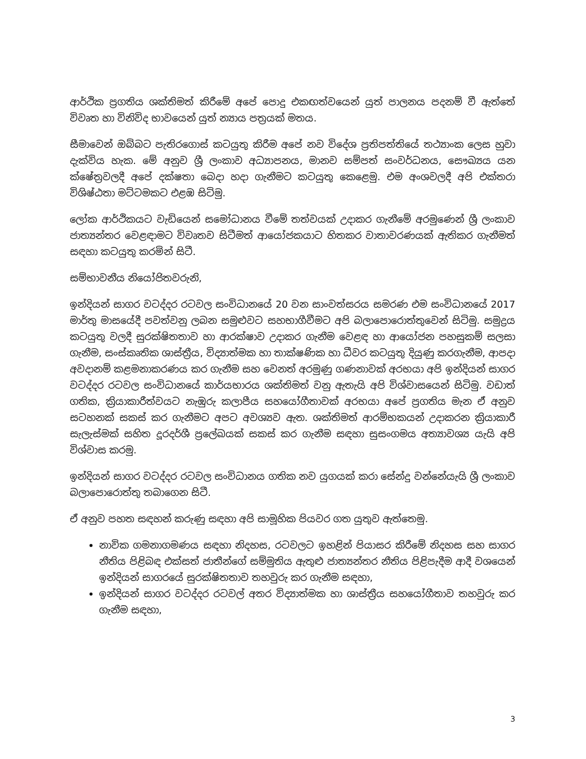ආර්ථික ප්‍රගතිය ශක්තිමත් කිරීමේ අපේ පොදු එකඟත්වයෙන් යුත් පාලනය පදනම් වී ඇත්තේ විවෘත හා විනිවිද භාවයෙන් යුත් න්‍යාය පත්‍රයක් මතය.
සීමාවෙන් ඔබ්බට පැතිරගොස් කටයුතු කිරීම අපේ නව විදේශ ප්‍රතිපත්තියේ තථ්‍යාංක ලෙස හුවා දැක්විය හැක. මේ අනුව ශ්‍රී ලංකාව අධ්‍යාපනය, මානව සම්පත් සංවර්ධනය, සෞඛ්‍යය යන ක්ෂේත්‍රවලදී අපේ දක්ෂතා බෙදා හදා ගැනීමට කටයුතු කෙළෙමු. එම අංශවලදී අපි එක්තරා විශිෂ්ඨතා මට්ටමකට එළඹ සිටිමු.
ලෝක ආර්ථිකයට වැඩියෙන් සමෝධානය වීමේ තත්වයක් උදාකර ගැනීමේ අරමුණෙන් ශ්‍රී ලංකාව ජාත්‍යන්තර වෙළඳාමට විවෘතව සිටීමත් ආයෝජකයාට හිතකර වාතාවරණයක් ඇතිකර ගැනීමත් සඳහා කටයුතු කරමින් සිටී.
සම්භාවනීය නියෝජිතවරුනි,
ඉන්දියන් සාගර වටද්දර රටවල සංවිධානයේ 20 වන සාංවත්සරය සමරණ එම සංවිධානයේ 2017 මාර්තු මාසයේදී පවත්වනු ලබන සමුළුවට සහභාගීවීමට අපි බලාපොරොත්තුවෙන් සිටිමු. සමුද්‍රය කටයුතු වලදී සුරක්ෂිතතාව හා ආරක්ෂාව උදාකර ගැනීම වෙළඳ හා ආයෝජන පහසුකම් සලසා ගැනීම, සංස්කෘතික ශාස්ත්‍රීය, විද්‍යාත්මක හා තාක්ෂණික හා ධීවර කටයුතු දියුණු කරගැනීම, ආපදා අවදානම් කළමනාකරණය කර ගැනීම සහ වෙනත් අරමුණු ගණනාවක් අරභයා අපි ඉන්දියන් සාගර වටද්දර රටවල සංවිධානයේ කාර්යභාරය ශක්තිමත් වනු ඇතැයි අපි විශ්වාසයෙන් සිටිමු. වඩාත් ගතික, ක්‍රියාකාරීත්වයට නැඹුරු කලාපීය සහයෝගීතාවක් අරභයා අපේ ප්‍රගතිය මැන ඒ අනුව සටහනක් සකස් කර ගැනීමට අපට අවශ්‍යව ඇත. ශක්තිමත් ආරම්භකයන් උදාකරන ක්‍රියාකාරී සැලැස්මක් සහිත දූරදර්ශී ප්‍රලේඛයක් සකස් කර ගැනීම සඳහා සුසංගමය අත්‍යාවශ්‍ය යැයි අපි විශ්වාස කරමු.
ඉන්දියන් සාගර වටද්දර රටවල සංවිධානය ගතික නව යුගයක් කරා සේන්දු වන්නේයැයි ශ්‍රී ලංකාව බලාපොරොත්තු තබාගෙන සිටී.
ඒ අනුව පහත සඳහන් කරුණු සඳහා අපි සාමූහික පියවර ගත යුතුව ඇත්තෙමු.
නාවික ගමනාගමණය සඳහා නිදහස, රටවලට ඉහළින් පියාසර කිරීමේ නිදහස සහ සාගර නීතිය පිළිබඳ එක්සත් ජාතීන්ගේ සම්මුතිය ඇතුළු ජාත්‍යන්තර නීතිය පිළිපැදීම ආදී වශයෙන් ඉන්දියන් සාගරයේ සුරක්ෂිතතාව තහවුරු කර ගැනීම සඳහා,
ඉන්දියන් සාගර වටද්දර රටවල් අතර විද්‍යාත්මක හා ශාස්ත්‍රීය සහයෝගීතාව තහවුරු කර ගැනීම සඳහා,
3